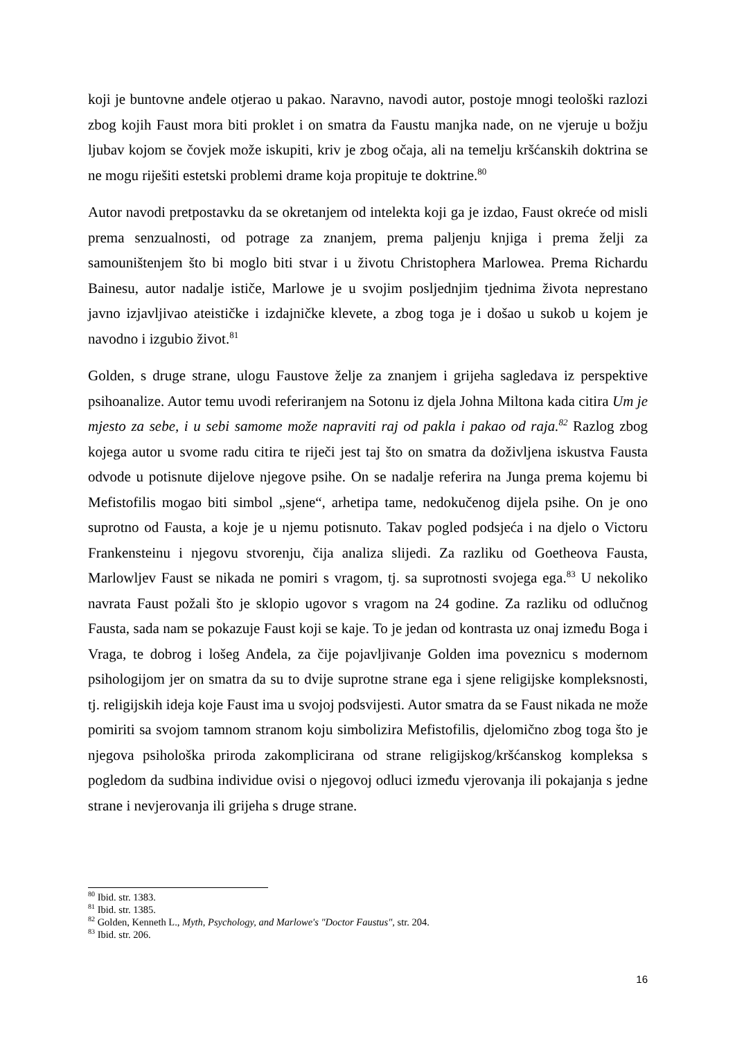koji je buntovne anđele otjerao u pakao. Naravno, navodi autor, postoje mnogi teološki razlozi zbog kojih Faust mora biti proklet i on smatra da Faustu manjka nade, on ne vjeruje u božju ljubav kojom se čovjek može iskupiti, kriv je zbog očaja, ali na temelju kršćanskih doktrina se ne mogu riješiti estetski problemi drame koja propituje te doktrine.<sup>80</sup>
Autor navodi pretpostavku da se okretanjem od intelekta koji ga je izdao, Faust okreće od misli prema senzualnosti, od potrage za znanjem, prema paljenju knjiga i prema želji za samouništenjem što bi moglo biti stvar i u životu Christophera Marlowea. Prema Richardu Bainesu, autor nadalje ističe, Marlowe je u svojim posljednjim tjednima života neprestano javno izjavljivao ateističke i izdajničke klevete, a zbog toga je i došao u sukob u kojem je navodno i izgubio život.<sup>81</sup>
Golden, s druge strane, ulogu Faustove želje za znanjem i grijeha sagledava iz perspektive psihoanalize. Autor temu uvodi referiranjem na Sotonu iz djela Johna Miltona kada citira Um je mjesto za sebe, i u sebi samome može napraviti raj od pakla i pakao od raja.<sup>82</sup> Razlog zbog kojega autor u svome radu citira te riječi jest taj što on smatra da doživljena iskustva Fausta odvode u potisnute dijelove njegove psihe. On se nadalje referira na Junga prema kojemu bi Mefistofilis mogao biti simbol „sjene“, arhetipa tame, nedokučenog dijela psihe. On je ono suprotno od Fausta, a koje je u njemu potisnuto. Takav pogled podsjeća i na djelo o Victoru Frankensteinu i njegovu stvorenju, čija analiza slijedi. Za razliku od Goetheova Fausta, Marlowljev Faust se nikada ne pomiri s vragom, tj. sa suprotnosti svojega ega.<sup>83</sup> U nekoliko navrata Faust požali što je sklopio ugovor s vragom na 24 godine. Za razliku od odlučnog Fausta, sada nam se pokazuje Faust koji se kaje. To je jedan od kontrasta uz onaj između Boga i Vraga, te dobrog i lošeg Anđela, za čije pojavljivanje Golden ima poveznicu s modernom psihologijom jer on smatra da su to dvije suprotne strane ega i sjene religijske kompleksnosti, tj. religijskih ideja koje Faust ima u svojoj podsvijesti. Autor smatra da se Faust nikada ne može pomiriti sa svojom tamnom stranom koju simbolizira Mefistofilis, djelomično zbog toga što je njegova psihološka priroda zakomplicirana od strane religijskog/kršćanskog kompleksa s pogledom da sudbina individue ovisi o njegovoj odluci između vjerovanja ili pokajanja s jedne strane i nevjerovanja ili grijeha s druge strane.
<sup>80</sup> Ibid. str. 1383.
<sup>81</sup> Ibid. str. 1385.
<sup>82</sup> Golden, Kenneth L., Myth, Psychology, and Marlowe's "Doctor Faustus", str. 204.
<sup>83</sup> Ibid. str. 206.
16